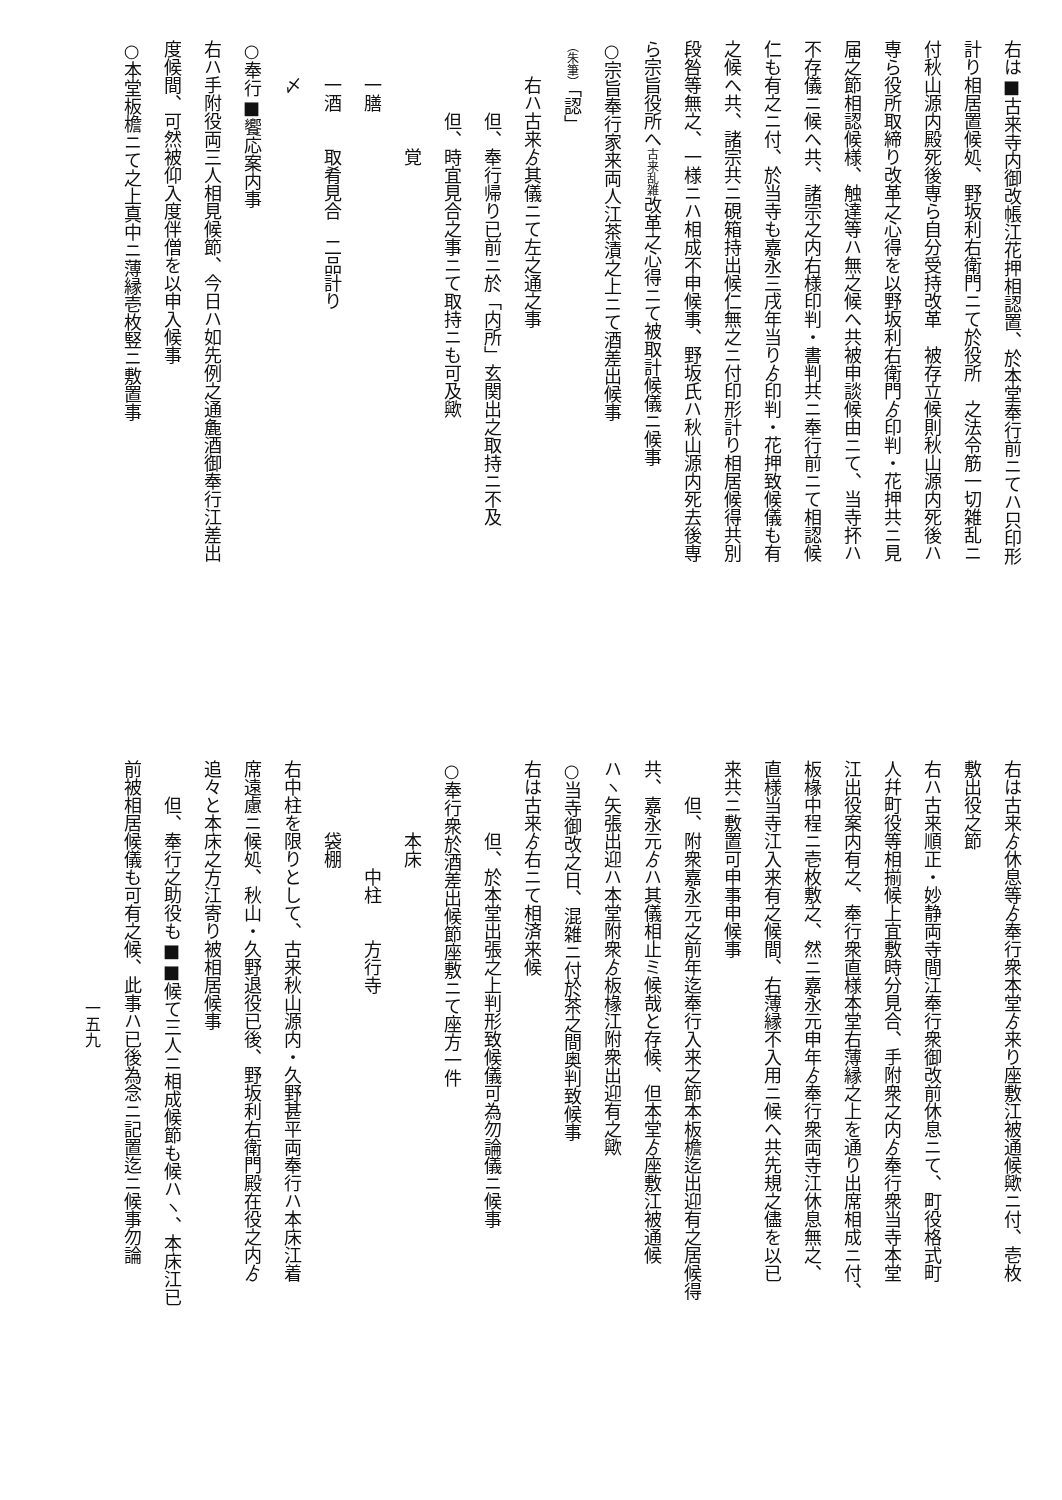右は■古来寺内御改帳江花押相認置、於本堂奉行前ニてハ只印形
計り相居置候処、野坂利右衛門ニて於役所　之法令筋一切雑乱ニ
付秋山源内殿死後専ら自分受持改革　被存立候則秋山源内死後ハ
専ら役所取締り改革之心得を以野坂利右衛門ゟ印判・花押共ニ見
届之節相認候様、触達等ハ無之候へ共被申談候由ニて、当寺抔ハ
不存儀ニ候へ共、諸宗之内右様印判・書判共ニ奉行前ニて相認候
仁も有之ニ付、於当寺も嘉永三戌年当りゟ印判・花押致候儀も有
之候へ共、諸宗共ニ硯箱持出候仁無之ニ付印形計り相居候得共別
段咎等無之、一様ニハ相成不申候事、野坂氏ハ秋山源内死去後専
ら宗旨役所へ古来乱雑改革之心得ニて被取計候儀ニ候事
○宗旨奉行家来両人江茶漬之上ニて酒差出候事
（朱筆）「認」
右ハ古来ゟ其儀ニて左之通之事
但、奉行帰り已前ニ於「内所」玄関出之取持ニ不及
但、時宜見合之事ニて取持ニも可及歟
覚
一膳
一酒　　取肴見合　二品計り
〆
○奉行■饗応案内事
右ハ手附役両三人相見候節、今日ハ如先例之通麁酒御奉行江差出
度候間、可然被仰入度伴僧を以申入候事
○本堂板檐ニて之上真中ニ薄縁壱枚竪ニ敷置事
右は古来ゟ休息等ゟ奉行衆本堂ゟ来り座敷江被通候歟ニ付、壱枚
敷出役之節
右ハ古来順正・妙静両寺間江奉行衆御改前休息ニて、町役格式町
人幷町役等相揃候上宜敷時分見合、手附衆之内ゟ奉行衆当寺本堂
江出役案内有之、奉行衆直様本堂右薄縁之上を通り出席相成ニ付、
板椽中程ニ壱枚敷之、然ニ嘉永元申年ゟ奉行衆両寺江休息無之、
直様当寺江入来有之候間、右薄縁不入用ニ候へ共先規之儘を以已
来共ニ敷置可申事申候事
但、附衆嘉永元之前年迄奉行入来之節本板檐迄出迎有之居候得
共、嘉永元ゟハ其儀相止ミ候哉と存候、但本堂ゟ座敷江被通候
ハヽ矢張出迎ハ本堂附衆ゟ板椽江附衆出迎有之歟
○当寺御改之日、混雑ニ付於茶之間奥判致候事
右は古来ゟ右ニて相済来候
但、於本堂出張之上判形致候儀可為勿論儀ニ候事
○奉行衆於酒差出候節座敷ニて座方一件
本床
中柱　　方行寺
袋棚
右中柱を限りとして、古来秋山源内・久野甚平両奉行ハ本床江着
席遠慮ニ候処、秋山・久野退役已後、野坂利右衛門殿在役之内ゟ
追々と本床之方江寄り被相居候事
但、奉行之助役も■■候て三人ニ相成候節も候ハヽ、本床江已
前被相居候儀も可有之候、此事ハ已後為念ニ記置迄ニ候事勿論
一五九